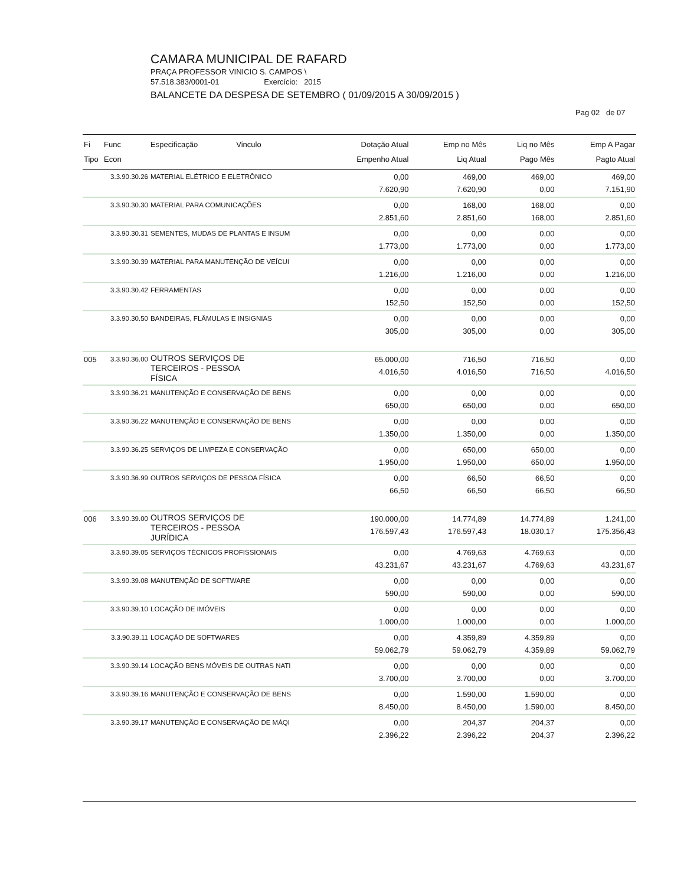CAMARA MUNICIPAL DE RAFARD
PRAÇA PROFESSOR VINICIO S. CAMPOS \
57.518.383/0001-01 Exercício: 2015
BALANCETE DA DESPESA DE SETEMBRO ( 01/09/2015 A 30/09/2015 )
Pag 02 de 07
| Fi Tipo | Func Econ | Especificação Vinculo | Dotação Atual Empenho Atual | Emp no Mês Liq Atual | Liq no Mês Pago Mês | Emp A Pagar Pagto Atual |
| --- | --- | --- | --- | --- | --- | --- |
| | 3.3.90.30.26 | MATERIAL ELÉTRICO E ELETRÔNICO | 0,00 7.620,90 | 469,00 7.620,90 | 469,00 0,00 | 469,00 7.151,90 |
| | 3.3.90.30.30 | MATERIAL PARA COMUNICAÇÕES | 0,00 2.851,60 | 168,00 2.851,60 | 168,00 168,00 | 0,00 2.851,60 |
| | 3.3.90.30.31 | SEMENTES, MUDAS DE PLANTAS E INSUM | 0,00 1.773,00 | 0,00 1.773,00 | 0,00 0,00 | 0,00 1.773,00 |
| | 3.3.90.30.39 | MATERIAL PARA MANUTENÇÃO DE VEÍCUI | 0,00 1.216,00 | 0,00 1.216,00 | 0,00 0,00 | 0,00 1.216,00 |
| | 3.3.90.30.42 | FERRAMENTAS | 0,00 152,50 | 0,00 152,50 | 0,00 0,00 | 0,00 152,50 |
| | 3.3.90.30.50 | BANDEIRAS, FLÂMULAS E INSIGNIAS | 0,00 305,00 | 0,00 305,00 | 0,00 0,00 | 0,00 305,00 |
| 005 | 3.3.90.36.00 | OUTROS SERVIÇOS DE TERCEIROS - PESSOA FÍSICA | 65.000,00 4.016,50 | 716,50 4.016,50 | 716,50 716,50 | 0,00 4.016,50 |
| | 3.3.90.36.21 | MANUTENÇÃO E CONSERVAÇÃO DE BENS | 0,00 650,00 | 0,00 650,00 | 0,00 0,00 | 0,00 650,00 |
| | 3.3.90.36.22 | MANUTENÇÃO E CONSERVAÇÃO DE BENS | 0,00 1.350,00 | 0,00 1.350,00 | 0,00 0,00 | 0,00 1.350,00 |
| | 3.3.90.36.25 | SERVIÇOS DE LIMPEZA E CONSERVAÇÃO | 0,00 1.950,00 | 650,00 1.950,00 | 650,00 650,00 | 0,00 1.950,00 |
| | 3.3.90.36.99 | OUTROS SERVIÇOS DE PESSOA FÍSICA | 0,00 66,50 | 66,50 66,50 | 66,50 66,50 | 0,00 66,50 |
| 006 | 3.3.90.39.00 | OUTROS SERVIÇOS DE TERCEIROS - PESSOA JURÍDICA | 190.000,00 176.597,43 | 14.774,89 176.597,43 | 14.774,89 18.030,17 | 1.241,00 175.356,43 |
| | 3.3.90.39.05 | SERVIÇOS TÉCNICOS PROFISSIONAIS | 0,00 43.231,67 | 4.769,63 43.231,67 | 4.769,63 4.769,63 | 0,00 43.231,67 |
| | 3.3.90.39.08 | MANUTENÇÃO DE SOFTWARE | 0,00 590,00 | 0,00 590,00 | 0,00 0,00 | 0,00 590,00 |
| | 3.3.90.39.10 | LOCAÇÃO DE IMÓVEIS | 0,00 1.000,00 | 0,00 1.000,00 | 0,00 0,00 | 0,00 1.000,00 |
| | 3.3.90.39.11 | LOCAÇÃO DE SOFTWARES | 0,00 59.062,79 | 4.359,89 59.062,79 | 4.359,89 4.359,89 | 0,00 59.062,79 |
| | 3.3.90.39.14 | LOCAÇÃO BENS MÓVEIS DE OUTRAS NATI | 0,00 3.700,00 | 0,00 3.700,00 | 0,00 0,00 | 0,00 3.700,00 |
| | 3.3.90.39.16 | MANUTENÇÃO E CONSERVAÇÃO DE BENS | 0,00 8.450,00 | 1.590,00 8.450,00 | 1.590,00 1.590,00 | 0,00 8.450,00 |
| | 3.3.90.39.17 | MANUTENÇÃO E CONSERVAÇÃO DE MÁQI | 0,00 2.396,22 | 204,37 2.396,22 | 204,37 204,37 | 0,00 2.396,22 |